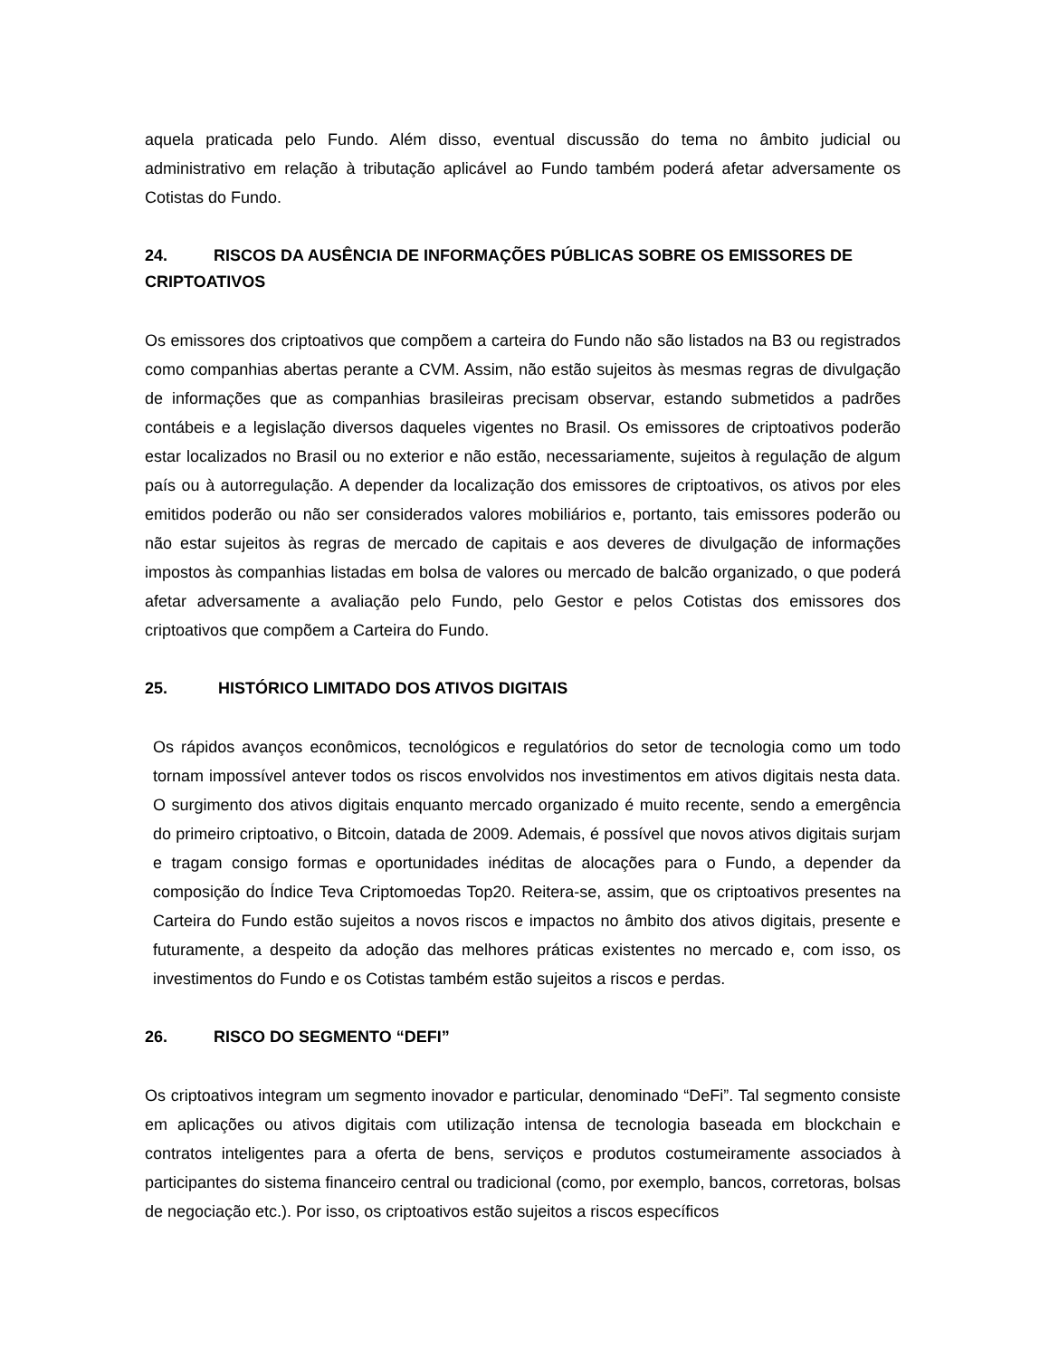aquela praticada pelo Fundo. Além disso, eventual discussão do tema no âmbito judicial ou administrativo em relação à tributação aplicável ao Fundo também poderá afetar adversamente os Cotistas do Fundo.
24. RISCOS DA AUSÊNCIA DE INFORMAÇÕES PÚBLICAS SOBRE OS EMISSORES DE CRIPTOATIVOS
Os emissores dos criptoativos que compõem a carteira do Fundo não são listados na B3 ou registrados como companhias abertas perante a CVM. Assim, não estão sujeitos às mesmas regras de divulgação de informações que as companhias brasileiras precisam observar, estando submetidos a padrões contábeis e a legislação diversos daqueles vigentes no Brasil. Os emissores de criptoativos poderão estar localizados no Brasil ou no exterior e não estão, necessariamente, sujeitos à regulação de algum país ou à autorregulação. A depender da localização dos emissores de criptoativos, os ativos por eles emitidos poderão ou não ser considerados valores mobiliários e, portanto, tais emissores poderão ou não estar sujeitos às regras de mercado de capitais e aos deveres de divulgação de informações impostos às companhias listadas em bolsa de valores ou mercado de balcão organizado, o que poderá afetar adversamente a avaliação pelo Fundo, pelo Gestor e pelos Cotistas dos emissores dos criptoativos que compõem a Carteira do Fundo.
25. HISTÓRICO LIMITADO DOS ATIVOS DIGITAIS
Os rápidos avanços econômicos, tecnológicos e regulatórios do setor de tecnologia como um todo tornam impossível antever todos os riscos envolvidos nos investimentos em ativos digitais nesta data. O surgimento dos ativos digitais enquanto mercado organizado é muito recente, sendo a emergência do primeiro criptoativo, o Bitcoin, datada de 2009. Ademais, é possível que novos ativos digitais surjam e tragam consigo formas e oportunidades inéditas de alocações para o Fundo, a depender da composição do Índice Teva Criptomoedas Top20. Reitera-se, assim, que os criptoativos presentes na Carteira do Fundo estão sujeitos a novos riscos e impactos no âmbito dos ativos digitais, presente e futuramente, a despeito da adoção das melhores práticas existentes no mercado e, com isso, os investimentos do Fundo e os Cotistas também estão sujeitos a riscos e perdas.
26. RISCO DO SEGMENTO “DEFI”
Os criptoativos integram um segmento inovador e particular, denominado “DeFi”. Tal segmento consiste em aplicações ou ativos digitais com utilização intensa de tecnologia baseada em blockchain e contratos inteligentes para a oferta de bens, serviços e produtos costumeiramente associados à participantes do sistema financeiro central ou tradicional (como, por exemplo, bancos, corretoras, bolsas de negociação etc.). Por isso, os criptoativos estão sujeitos a riscos específicos